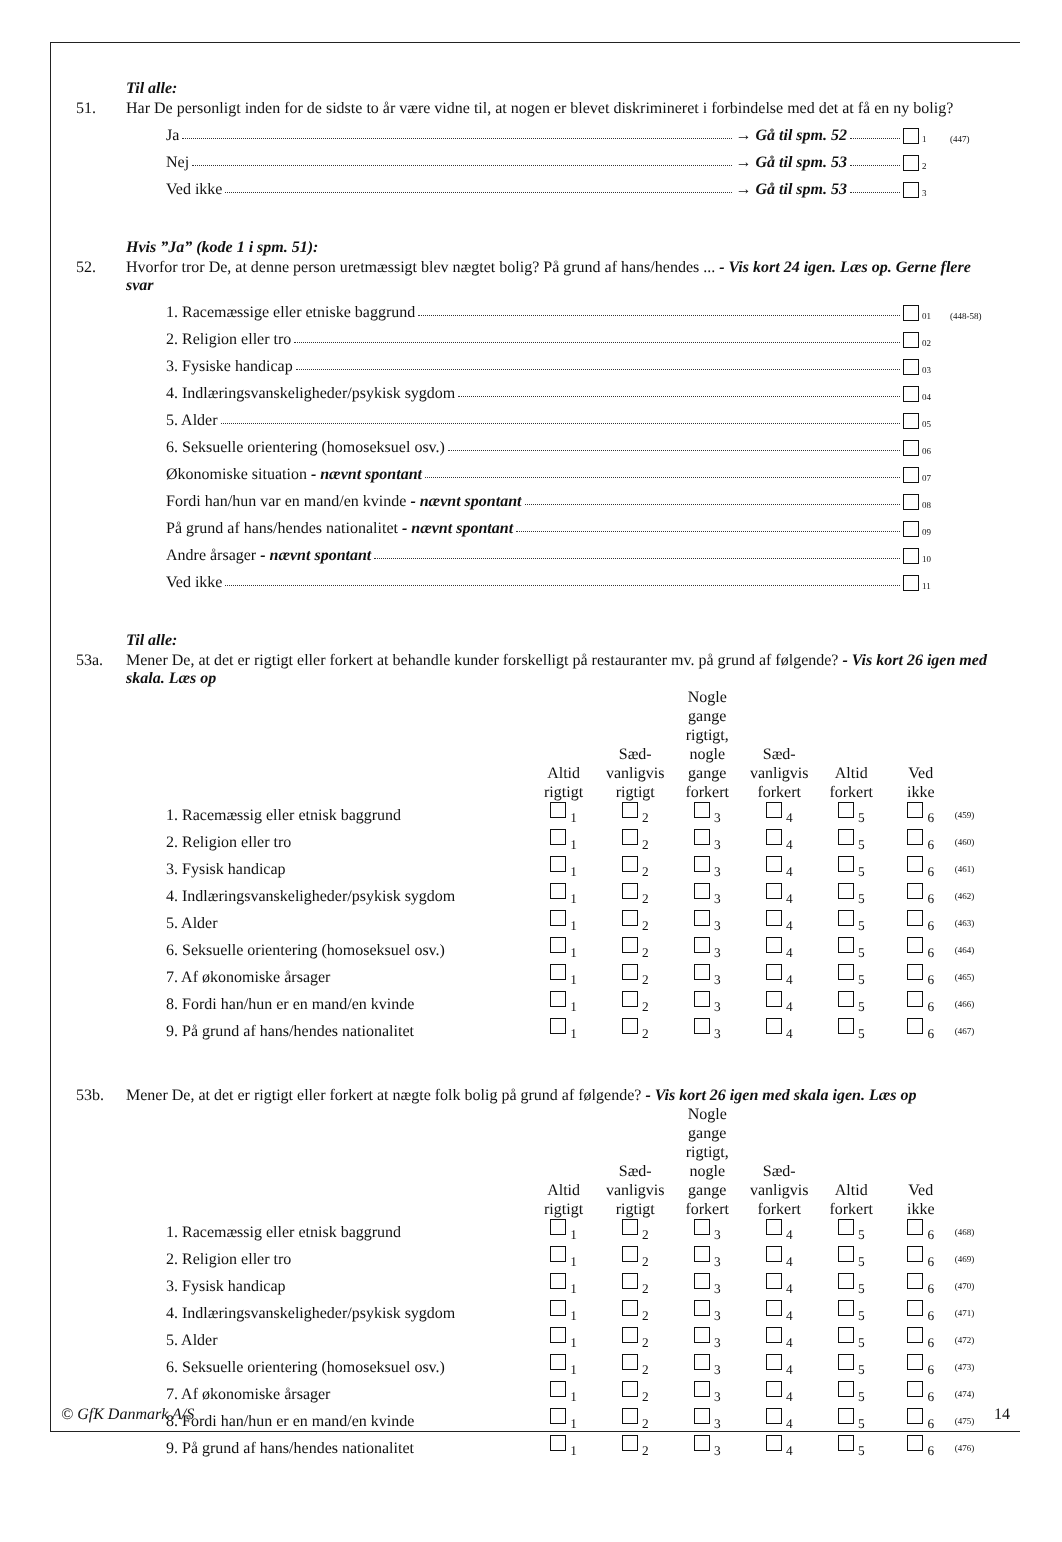Til alle:
51. Har De personligt inden for de sidste to år være vidne til, at nogen er blevet diskrimineret i forbindelse med det at få en ny bolig?
Ja → Gå til spm. 52 1 (447)
Nej → Gå til spm. 53 2
Ved ikke → Gå til spm. 53 3
Hvis ”Ja” (kode 1 i spm. 51):
52. Hvorfor tror De, at denne person uretmæssigt blev nægtet bolig? På grund af hans/hendes ... - Vis kort 24 igen. Læs op. Gerne flere svar
1. Racemæssige eller etniske baggrund 01 (448-58)
2. Religion eller tro 02
3. Fysiske handicap 03
4. Indlæringsvanskeligheder/psykisk sygdom 04
5. Alder 05
6. Seksuelle orientering (homoseksuel osv.) 06
Økonomiske situation - nævnt spontant 07
Fordi han/hun var en mand/en kvinde - nævnt spontant 08
På grund af hans/hendes nationalitet - nævnt spontant 09
Andre årsager - nævnt spontant 10
Ved ikke 11
Til alle:
53a. Mener De, at det er rigtigt eller forkert at behandle kunder forskelligt på restauranter mv. på grund af følgende? - Vis kort 26 igen med skala. Læs op
| | Altid rigtigt | Sæd- vanligvis rigtigt | Nogle gange rigtigt, nogle gange forkert | Sæd- vanligvis forkert | Altid forkert | Ved ikke | |
| --- | --- | --- | --- | --- | --- | --- | --- |
| 1. Racemæssig eller etnisk baggrund | <sub>1</sub> | <sub>2</sub> | <sub>3</sub> | <sub>4</sub> | <sub>5</sub> | <sub>6</sub> | (459) |
| 2. Religion eller tro | <sub>1</sub> | <sub>2</sub> | <sub>3</sub> | <sub>4</sub> | <sub>5</sub> | <sub>6</sub> | (460) |
| 3. Fysisk handicap | <sub>1</sub> | <sub>2</sub> | <sub>3</sub> | <sub>4</sub> | <sub>5</sub> | <sub>6</sub> | (461) |
| 4. Indlæringsvanskeligheder/psykisk sygdom | <sub>1</sub> | <sub>2</sub> | <sub>3</sub> | <sub>4</sub> | <sub>5</sub> | <sub>6</sub> | (462) |
| 5. Alder | <sub>1</sub> | <sub>2</sub> | <sub>3</sub> | <sub>4</sub> | <sub>5</sub> | <sub>6</sub> | (463) |
| 6. Seksuelle orientering (homoseksuel osv.) | <sub>1</sub> | <sub>2</sub> | <sub>3</sub> | <sub>4</sub> | <sub>5</sub> | <sub>6</sub> | (464) |
| 7. Af økonomiske årsager | <sub>1</sub> | <sub>2</sub> | <sub>3</sub> | <sub>4</sub> | <sub>5</sub> | <sub>6</sub> | (465) |
| 8. Fordi han/hun er en mand/en kvinde | <sub>1</sub> | <sub>2</sub> | <sub>3</sub> | <sub>4</sub> | <sub>5</sub> | <sub>6</sub> | (466) |
| 9. På grund af hans/hendes nationalitet | <sub>1</sub> | <sub>2</sub> | <sub>3</sub> | <sub>4</sub> | <sub>5</sub> | <sub>6</sub> | (467) |
53b. Mener De, at det er rigtigt eller forkert at nægte folk bolig på grund af følgende? - Vis kort 26 igen med skala igen. Læs op
| | Altid rigtigt | Sæd- vanligvis rigtigt | Nogle gange rigtigt, nogle gange forkert | Sæd- vanligvis forkert | Altid forkert | Ved ikke | |
| --- | --- | --- | --- | --- | --- | --- | --- |
| 1. Racemæssig eller etnisk baggrund | <sub>1</sub> | <sub>2</sub> | <sub>3</sub> | <sub>4</sub> | <sub>5</sub> | <sub>6</sub> | (468) |
| 2. Religion eller tro | <sub>1</sub> | <sub>2</sub> | <sub>3</sub> | <sub>4</sub> | <sub>5</sub> | <sub>6</sub> | (469) |
| 3. Fysisk handicap | <sub>1</sub> | <sub>2</sub> | <sub>3</sub> | <sub>4</sub> | <sub>5</sub> | <sub>6</sub> | (470) |
| 4. Indlæringsvanskeligheder/psykisk sygdom | <sub>1</sub> | <sub>2</sub> | <sub>3</sub> | <sub>4</sub> | <sub>5</sub> | <sub>6</sub> | (471) |
| 5. Alder | <sub>1</sub> | <sub>2</sub> | <sub>3</sub> | <sub>4</sub> | <sub>5</sub> | <sub>6</sub> | (472) |
| 6. Seksuelle orientering (homoseksuel osv.) | <sub>1</sub> | <sub>2</sub> | <sub>3</sub> | <sub>4</sub> | <sub>5</sub> | <sub>6</sub> | (473) |
| 7. Af økonomiske årsager | <sub>1</sub> | <sub>2</sub> | <sub>3</sub> | <sub>4</sub> | <sub>5</sub> | <sub>6</sub> | (474) |
| 8. Fordi han/hun er en mand/en kvinde | <sub>1</sub> | <sub>2</sub> | <sub>3</sub> | <sub>4</sub> | <sub>5</sub> | <sub>6</sub> | (475) |
| 9. På grund af hans/hendes nationalitet | <sub>1</sub> | <sub>2</sub> | <sub>3</sub> | <sub>4</sub> | <sub>5</sub> | <sub>6</sub> | (476) |
© GfK Danmark A/S 14